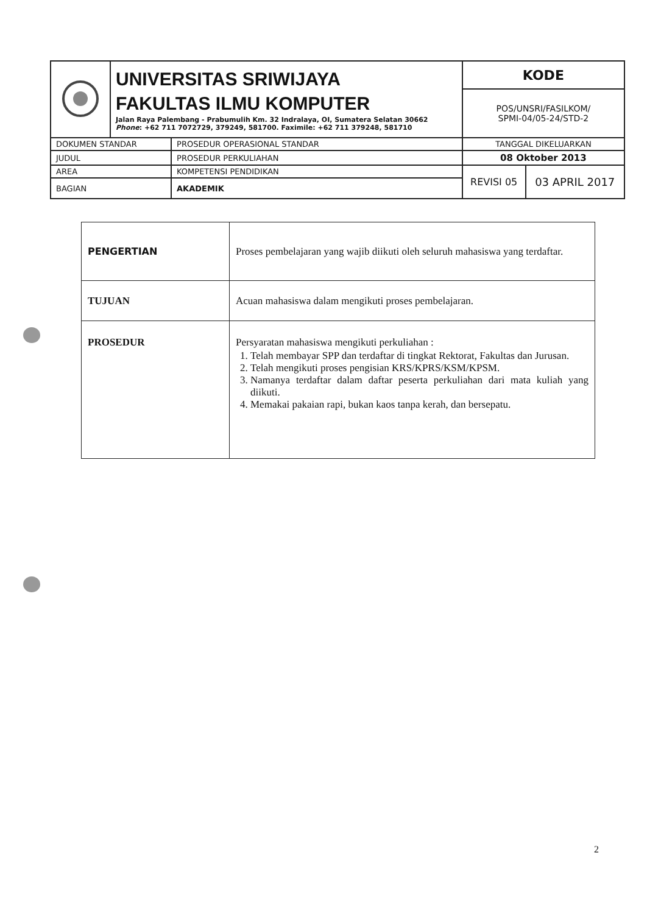| | UNIVERSITAS SRIWIJAYA FAKULTAS ILMU KOMPUTER Jalan Raya Palembang - Prabumulih Km. 32 Indralaya, OI, Sumatera Selatan 30662 Phone : +62 711 7072729, 379249, 581700. Faximile: +62 711 379248, 581710 | | KODE | |
| | | | POS/UNSRI/FASILKOM/ SPMI-04/05-24/STD-2 | |
| DOKUMEN STANDAR | | PROSEDUR OPERASIONAL STANDAR | TANGGAL DIKELUARKAN | |
| JUDUL | | PROSEDUR PERKULIAHAN | 08 Oktober 2013 | |
| AREA | | KOMPETENSI PENDIDIKAN | REVISI 05 | 03 APRIL 2017 |
| BAGIAN | | AKADEMIK | | |
| PENGERTIAN | Proses pembelajaran yang wajib diikuti oleh seluruh mahasiswa yang terdaftar. |
| TUJUAN | Acuan mahasiswa dalam mengikuti proses pembelajaran. |
| PROSEDUR | Persyaratan mahasiswa mengikuti perkuliahan : 1. Telah membayar SPP dan terdaftar di tingkat Rektorat, Fakultas dan Jurusan. 2. Telah mengikuti proses pengisian KRS/KPRS/KSM/KPSM. 3. Namanya terdaftar dalam daftar peserta perkuliahan dari mata kuliah yang diikuti. 4. Memakai pakaian rapi, bukan kaos tanpa kerah, dan bersepatu. |
2